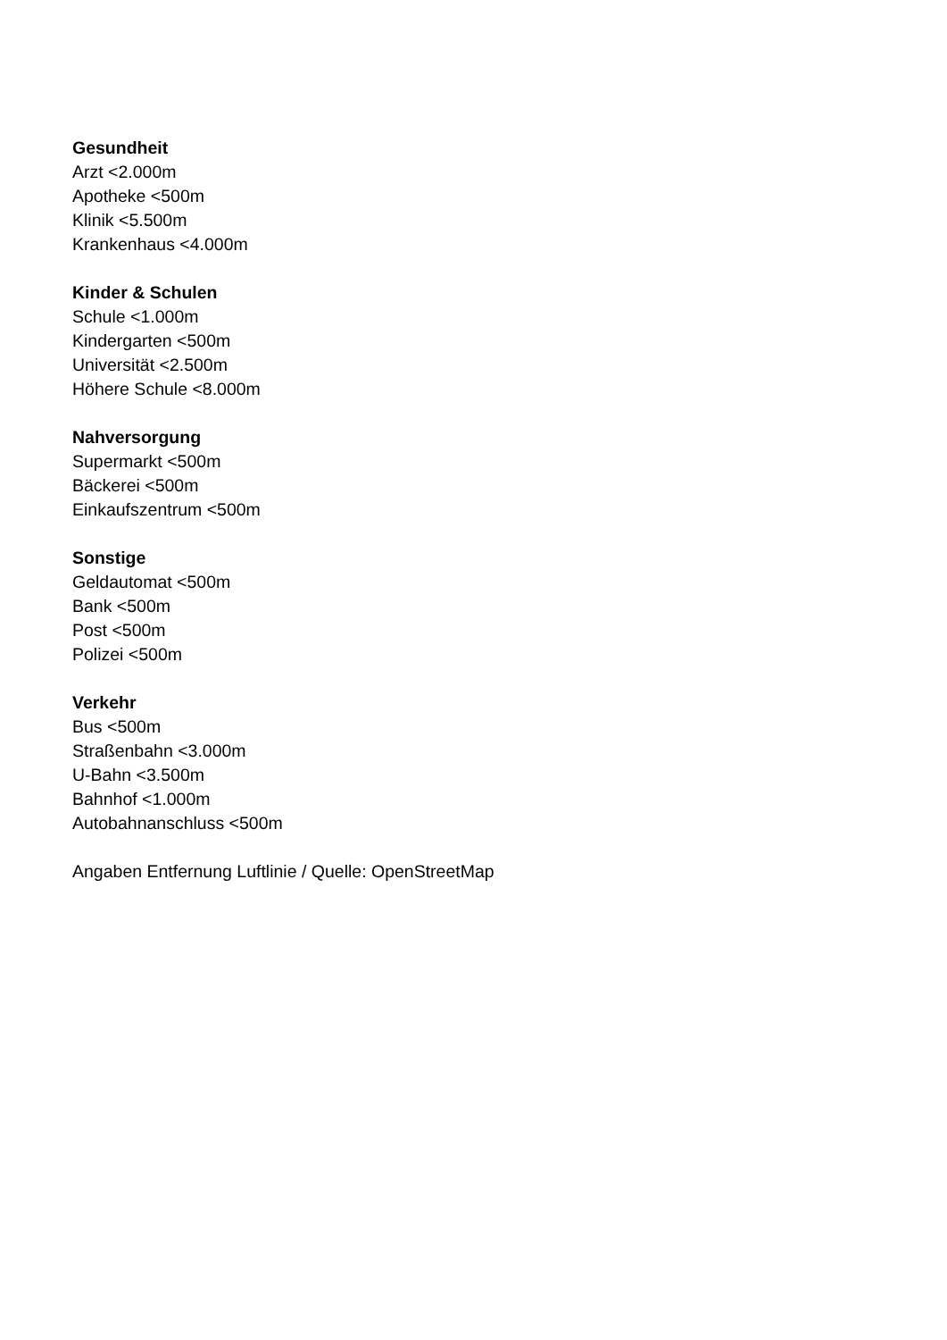Gesundheit
Arzt <2.000m
Apotheke <500m
Klinik <5.500m
Krankenhaus <4.000m
Kinder & Schulen
Schule <1.000m
Kindergarten <500m
Universität <2.500m
Höhere Schule <8.000m
Nahversorgung
Supermarkt <500m
Bäckerei <500m
Einkaufszentrum <500m
Sonstige
Geldautomat <500m
Bank <500m
Post <500m
Polizei <500m
Verkehr
Bus <500m
Straßenbahn <3.000m
U-Bahn <3.500m
Bahnhof <1.000m
Autobahnanschluss <500m
Angaben Entfernung Luftlinie / Quelle: OpenStreetMap